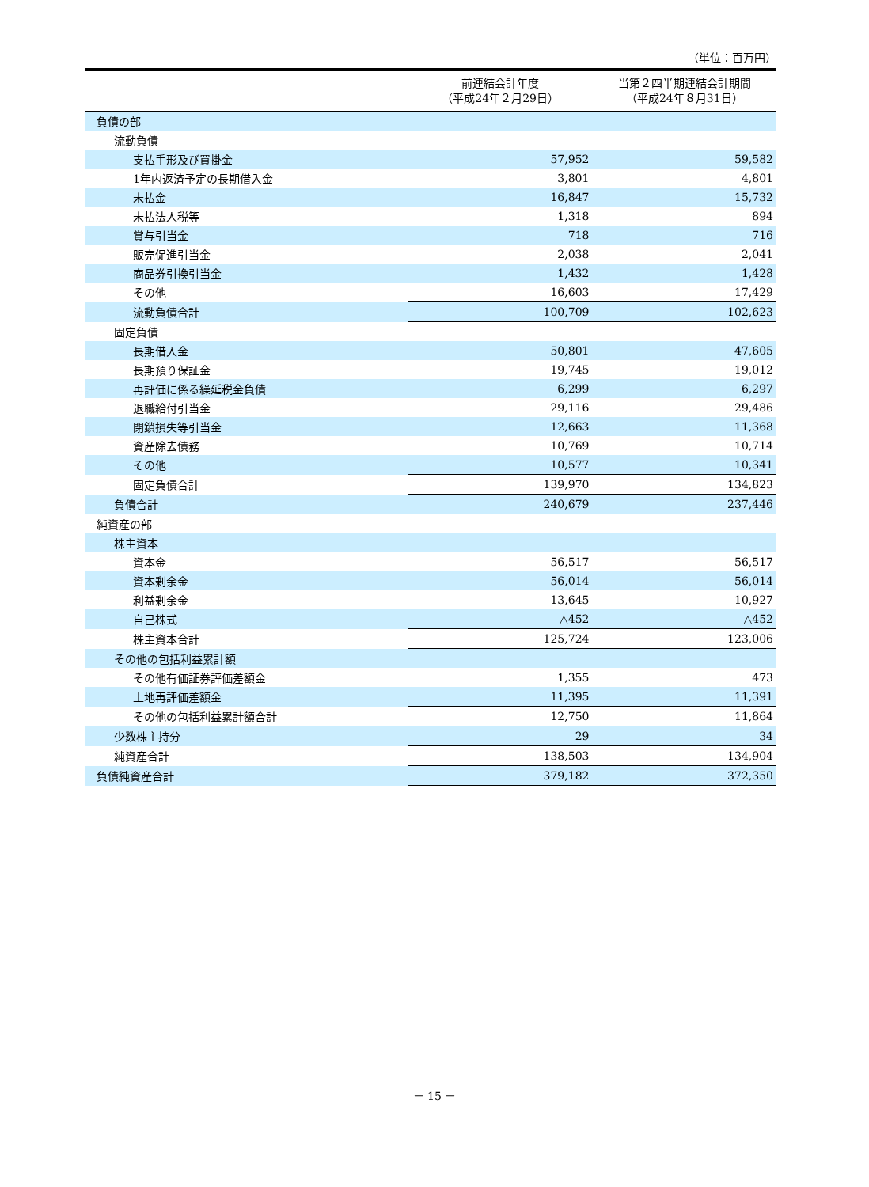（単位：百万円）
| | 前連結会計年度 （平成24年２月29日） | 当第２四半期連結会計期間 （平成24年８月31日） |
| --- | --- | --- |
| 負債の部 | | |
| 流動負債 | | |
| 支払手形及び買掛金 | 57,952 | 59,582 |
| 1年内返済予定の長期借入金 | 3,801 | 4,801 |
| 未払金 | 16,847 | 15,732 |
| 未払法人税等 | 1,318 | 894 |
| 賞与引当金 | 718 | 716 |
| 販売促進引当金 | 2,038 | 2,041 |
| 商品券引換引当金 | 1,432 | 1,428 |
| その他 | 16,603 | 17,429 |
| 流動負債合計 | 100,709 | 102,623 |
| 固定負債 | | |
| 長期借入金 | 50,801 | 47,605 |
| 長期預り保証金 | 19,745 | 19,012 |
| 再評価に係る繰延税金負債 | 6,299 | 6,297 |
| 退職給付引当金 | 29,116 | 29,486 |
| 閉鎖損失等引当金 | 12,663 | 11,368 |
| 資産除去債務 | 10,769 | 10,714 |
| その他 | 10,577 | 10,341 |
| 固定負債合計 | 139,970 | 134,823 |
| 負債合計 | 240,679 | 237,446 |
| 純資産の部 | | |
| 株主資本 | | |
| 資本金 | 56,517 | 56,517 |
| 資本剰余金 | 56,014 | 56,014 |
| 利益剰余金 | 13,645 | 10,927 |
| 自己株式 | △452 | △452 |
| 株主資本合計 | 125,724 | 123,006 |
| その他の包括利益累計額 | | |
| その他有価証券評価差額金 | 1,355 | 473 |
| 土地再評価差額金 | 11,395 | 11,391 |
| その他の包括利益累計額合計 | 12,750 | 11,864 |
| 少数株主持分 | 29 | 34 |
| 純資産合計 | 138,503 | 134,904 |
| 負債純資産合計 | 379,182 | 372,350 |
－ 15 －